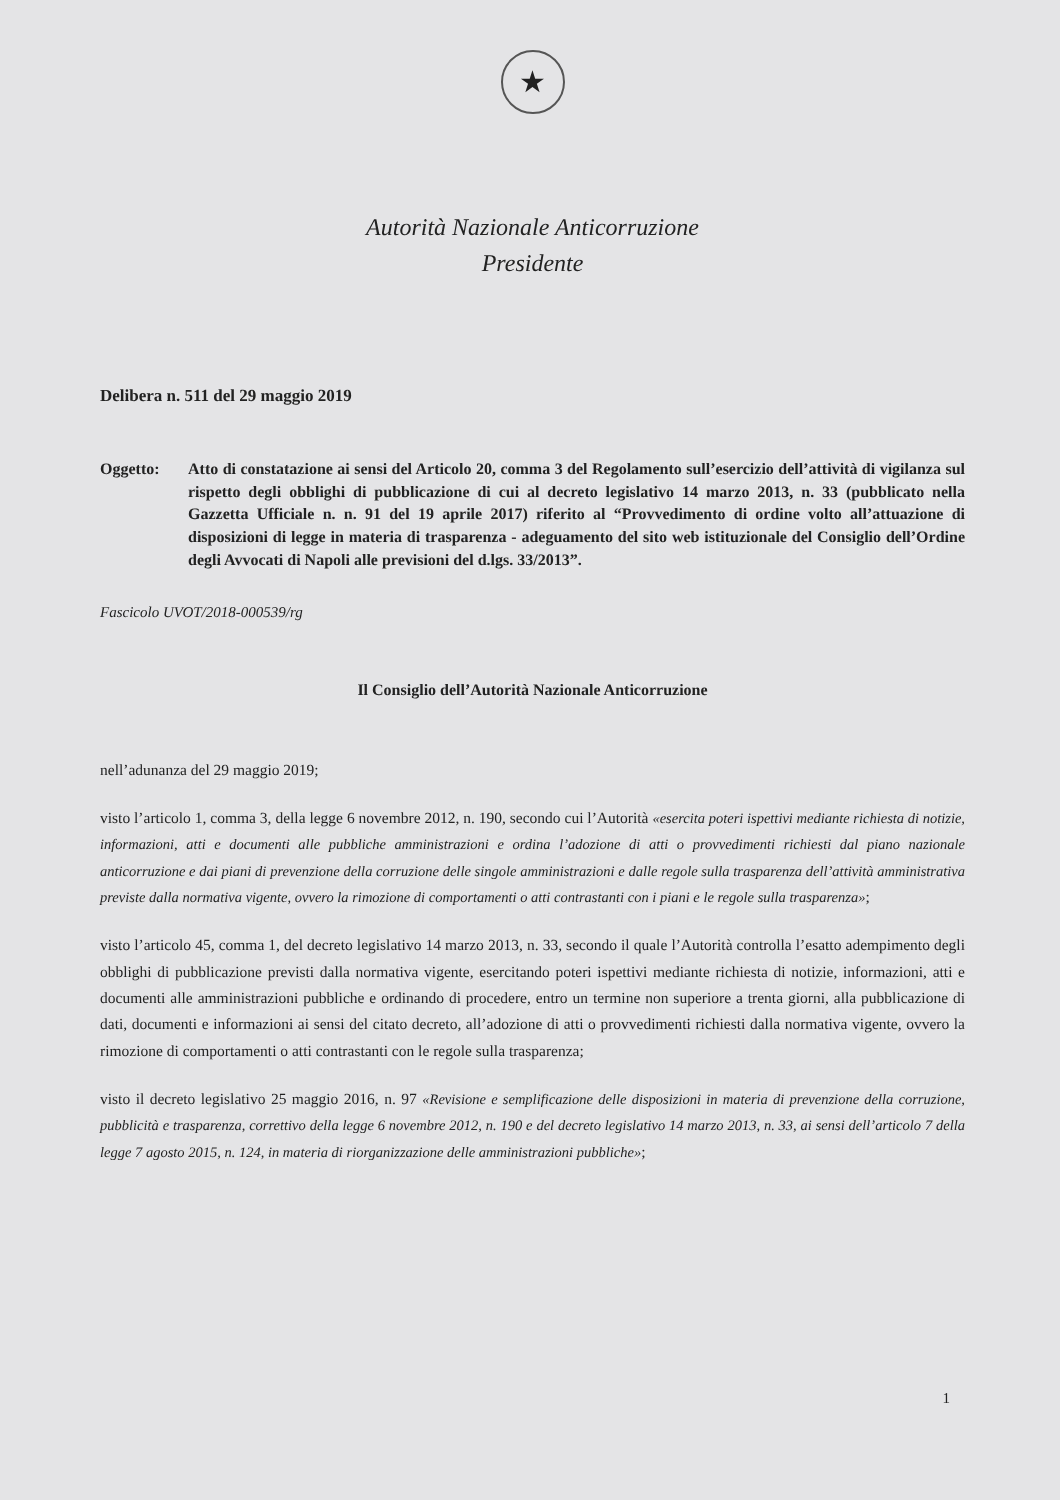★
Autorità Nazionale Anticorruzione
Presidente
Delibera n. 511 del 29 maggio 2019
Oggetto: Atto di constatazione ai sensi del Articolo 20, comma 3 del Regolamento sull’esercizio dell’attività di vigilanza sul rispetto degli obblighi di pubblicazione di cui al decreto legislativo 14 marzo 2013, n. 33 (pubblicato nella Gazzetta Ufficiale n. n. 91 del 19 aprile 2017) riferito al “Provvedimento di ordine volto all’attuazione di disposizioni di legge in materia di trasparenza - adeguamento del sito web istituzionale del Consiglio dell’Ordine degli Avvocati di Napoli alle previsioni del d.lgs. 33/2013”.
Fascicolo UVOT/2018-000539/rg
Il Consiglio dell’Autorità Nazionale Anticorruzione
nell’adunanza del 29 maggio 2019;
visto l’articolo 1, comma 3, della legge 6 novembre 2012, n. 190, secondo cui l’Autorità «esercita poteri ispettivi mediante richiesta di notizie, informazioni, atti e documenti alle pubbliche amministrazioni e ordina l’adozione di atti o provvedimenti richiesti dal piano nazionale anticorruzione e dai piani di prevenzione della corruzione delle singole amministrazioni e dalle regole sulla trasparenza dell’attività amministrativa previste dalla normativa vigente, ovvero la rimozione di comportamenti o atti contrastanti con i piani e le regole sulla trasparenza»;
visto l’articolo 45, comma 1, del decreto legislativo 14 marzo 2013, n. 33, secondo il quale l’Autorità controlla l’esatto adempimento degli obblighi di pubblicazione previsti dalla normativa vigente, esercitando poteri ispettivi mediante richiesta di notizie, informazioni, atti e documenti alle amministrazioni pubbliche e ordinando di procedere, entro un termine non superiore a trenta giorni, alla pubblicazione di dati, documenti e informazioni ai sensi del citato decreto, all’adozione di atti o provvedimenti richiesti dalla normativa vigente, ovvero la rimozione di comportamenti o atti contrastanti con le regole sulla trasparenza;
visto il decreto legislativo 25 maggio 2016, n. 97 «Revisione e semplificazione delle disposizioni in materia di prevenzione della corruzione, pubblicità e trasparenza, correttivo della legge 6 novembre 2012, n. 190 e del decreto legislativo 14 marzo 2013, n. 33, ai sensi dell’articolo 7 della legge 7 agosto 2015, n. 124, in materia di riorganizzazione delle amministrazioni pubbliche»;
1